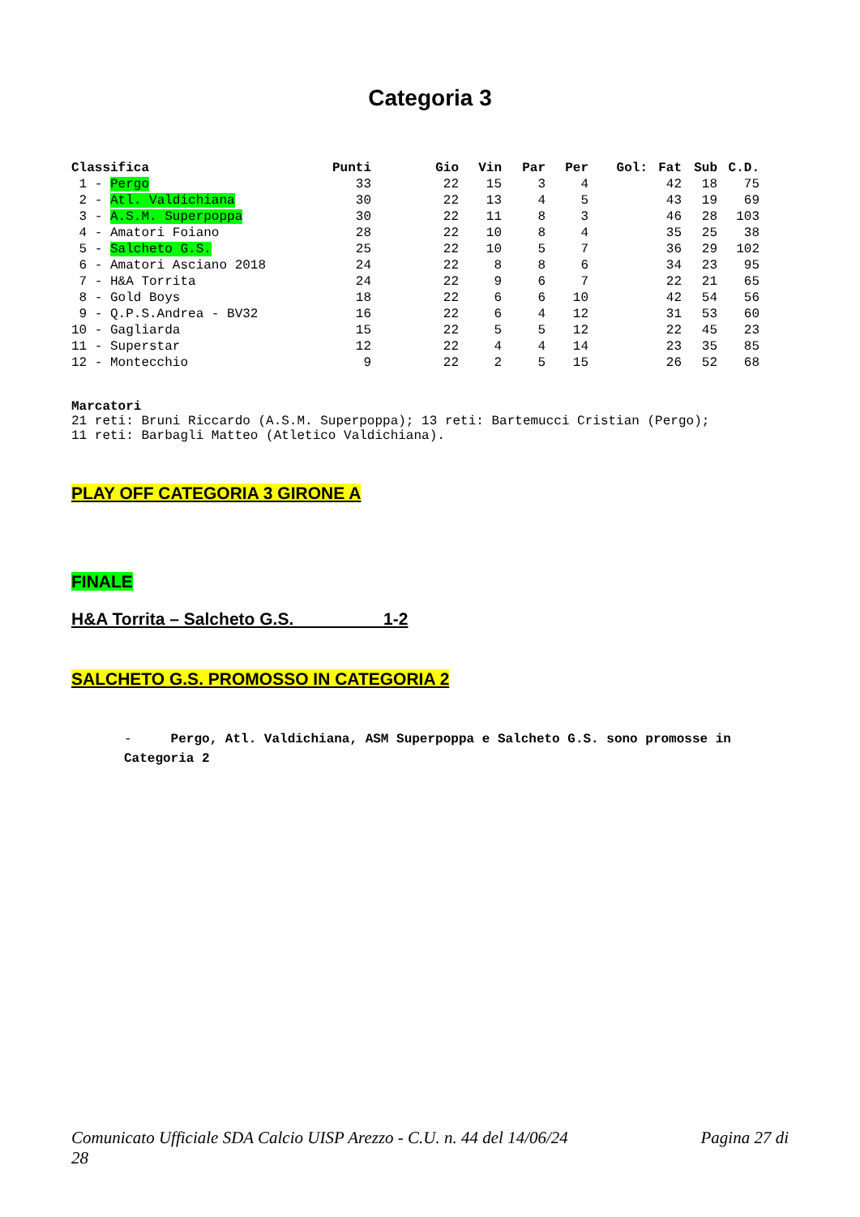Categoria 3
| Classifica | Punti | Gio | Vin | Par | Per | Gol: | Fat | Sub | C.D. |
| --- | --- | --- | --- | --- | --- | --- | --- | --- | --- |
| 1 - Pergo | 33 | 22 | 15 | 3 | 4 | | 42 | 18 | 75 |
| 2 - Atl. Valdichiana | 30 | 22 | 13 | 4 | 5 | | 43 | 19 | 69 |
| 3 - A.S.M. Superpoppa | 30 | 22 | 11 | 8 | 3 | | 46 | 28 | 103 |
| 4 - Amatori Foiano | 28 | 22 | 10 | 8 | 4 | | 35 | 25 | 38 |
| 5 - Salcheto G.S. | 25 | 22 | 10 | 5 | 7 | | 36 | 29 | 102 |
| 6 - Amatori Asciano 2018 | 24 | 22 | 8 | 8 | 6 | | 34 | 23 | 95 |
| 7 - H&A Torrita | 24 | 22 | 9 | 6 | 7 | | 22 | 21 | 65 |
| 8 - Gold Boys | 18 | 22 | 6 | 6 | 10 | | 42 | 54 | 56 |
| 9 - Q.P.S.Andrea - BV32 | 16 | 22 | 6 | 4 | 12 | | 31 | 53 | 60 |
| 10 - Gagliarda | 15 | 22 | 5 | 5 | 12 | | 22 | 45 | 23 |
| 11 - Superstar | 12 | 22 | 4 | 4 | 14 | | 23 | 35 | 85 |
| 12 - Montecchio | 9 | 22 | 2 | 5 | 15 | | 26 | 52 | 68 |
Marcatori
21 reti: Bruni Riccardo (A.S.M. Superpoppa); 13 reti: Bartemucci Cristian (Pergo);
11 reti: Barbagli Matteo (Atletico Valdichiana).
PLAY OFF CATEGORIA 3 GIRONE A
FINALE
H&A Torrita – Salcheto G.S. 1-2
SALCHETO G.S. PROMOSSO IN CATEGORIA 2
- Pergo, Atl. Valdichiana, ASM Superpoppa e Salcheto G.S. sono promosse in Categoria 2
Comunicato Ufficiale SDA Calcio UISP Arezzo - C.U. n. 44 del 14/06/24
28 Pagina 27 di